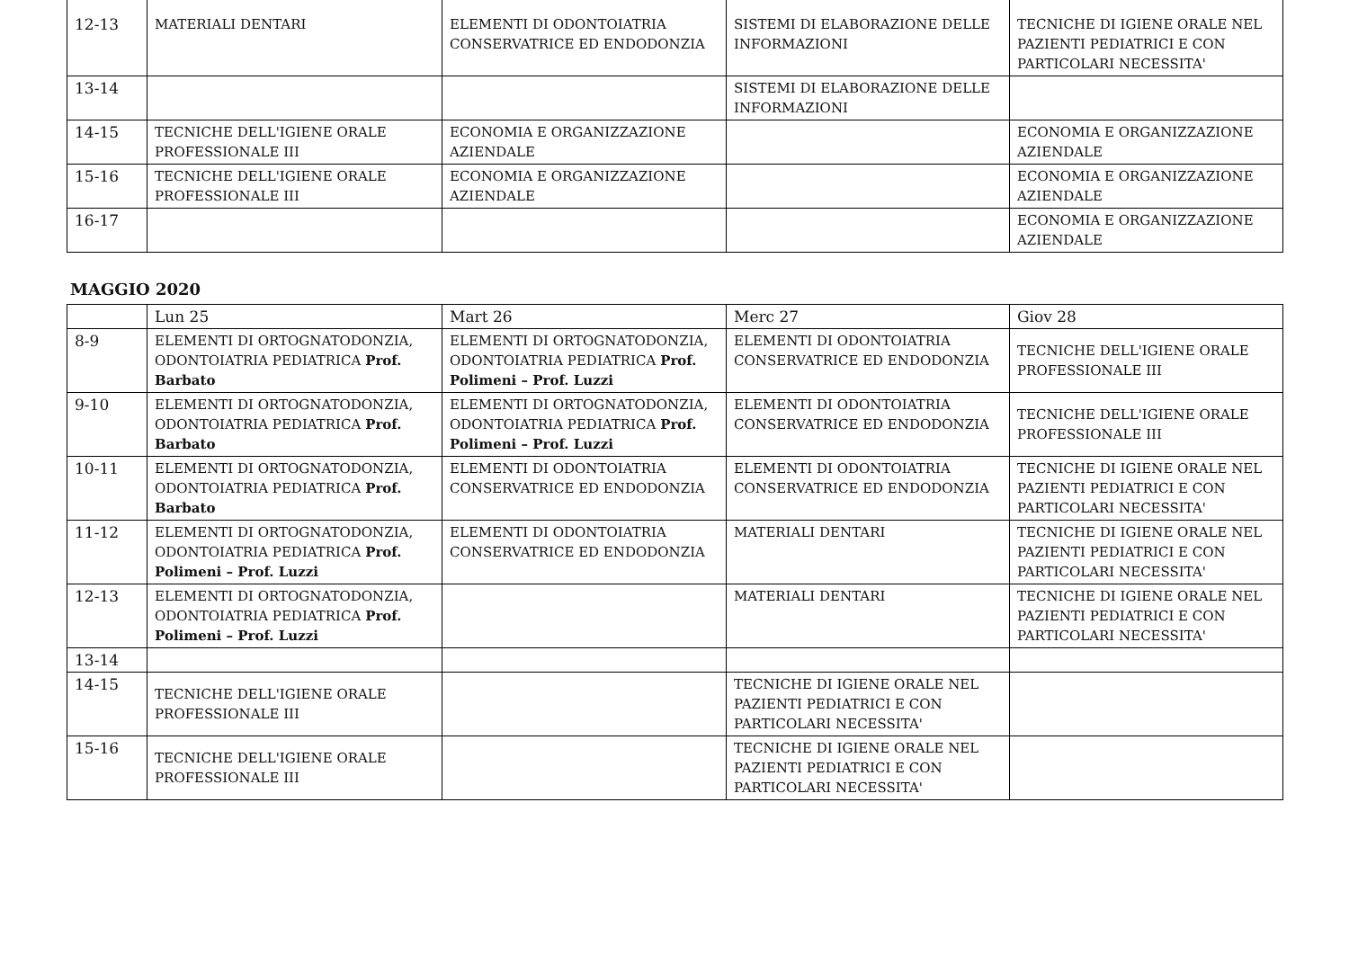| 12-13 | MATERIALI DENTARI | ELEMENTI DI ODONTOIATRIA CONSERVATRICE ED ENDODONZIA | SISTEMI DI ELABORAZIONE DELLE INFORMAZIONI | TECNICHE DI IGIENE ORALE NEL PAZIENTI PEDIATRICI E CON PARTICOLARI NECESSITA' |
| 13-14 | | | SISTEMI DI ELABORAZIONE DELLE INFORMAZIONI | |
| 14-15 | TECNICHE DELL'IGIENE ORALE PROFESSIONALE III | ECONOMIA E ORGANIZZAZIONE AZIENDALE | | ECONOMIA E ORGANIZZAZIONE AZIENDALE |
| 15-16 | TECNICHE DELL'IGIENE ORALE PROFESSIONALE III | ECONOMIA E ORGANIZZAZIONE AZIENDALE | | ECONOMIA E ORGANIZZAZIONE AZIENDALE |
| 16-17 | | | | ECONOMIA E ORGANIZZAZIONE AZIENDALE |
MAGGIO 2020
| | Lun 25 | Mart 26 | Merc 27 | Giov 28 |
| 8-9 | ELEMENTI DI ORTOGNATODONZIA, ODONTOIATRIA PEDIATRICA Prof. Barbato | ELEMENTI DI ORTOGNATODONZIA, ODONTOIATRIA PEDIATRICA Prof. Polimeni – Prof. Luzzi | ELEMENTI DI ODONTOIATRIA CONSERVATRICE ED ENDODONZIA | TECNICHE DELL'IGIENE ORALE PROFESSIONALE III |
| 9-10 | ELEMENTI DI ORTOGNATODONZIA, ODONTOIATRIA PEDIATRICA Prof. Barbato | ELEMENTI DI ORTOGNATODONZIA, ODONTOIATRIA PEDIATRICA Prof. Polimeni – Prof. Luzzi | ELEMENTI DI ODONTOIATRIA CONSERVATRICE ED ENDODONZIA | TECNICHE DELL'IGIENE ORALE PROFESSIONALE III |
| 10-11 | ELEMENTI DI ORTOGNATODONZIA, ODONTOIATRIA PEDIATRICA Prof. Barbato | ELEMENTI DI ODONTOIATRIA CONSERVATRICE ED ENDODONZIA | ELEMENTI DI ODONTOIATRIA CONSERVATRICE ED ENDODONZIA | TECNICHE DI IGIENE ORALE NEL PAZIENTI PEDIATRICI E CON PARTICOLARI NECESSITA' |
| 11-12 | ELEMENTI DI ORTOGNATODONZIA, ODONTOIATRIA PEDIATRICA Prof. Polimeni – Prof. Luzzi | ELEMENTI DI ODONTOIATRIA CONSERVATRICE ED ENDODONZIA | MATERIALI DENTARI | TECNICHE DI IGIENE ORALE NEL PAZIENTI PEDIATRICI E CON PARTICOLARI NECESSITA' |
| 12-13 | ELEMENTI DI ORTOGNATODONZIA, ODONTOIATRIA PEDIATRICA Prof. Polimeni – Prof. Luzzi | | MATERIALI DENTARI | TECNICHE DI IGIENE ORALE NEL PAZIENTI PEDIATRICI E CON PARTICOLARI NECESSITA' |
| 13-14 | | | | |
| 14-15 | TECNICHE DELL'IGIENE ORALE PROFESSIONALE III | | TECNICHE DI IGIENE ORALE NEL PAZIENTI PEDIATRICI E CON PARTICOLARI NECESSITA' | |
| 15-16 | TECNICHE DELL'IGIENE ORALE PROFESSIONALE III | | TECNICHE DI IGIENE ORALE NEL PAZIENTI PEDIATRICI E CON PARTICOLARI NECESSITA' | |